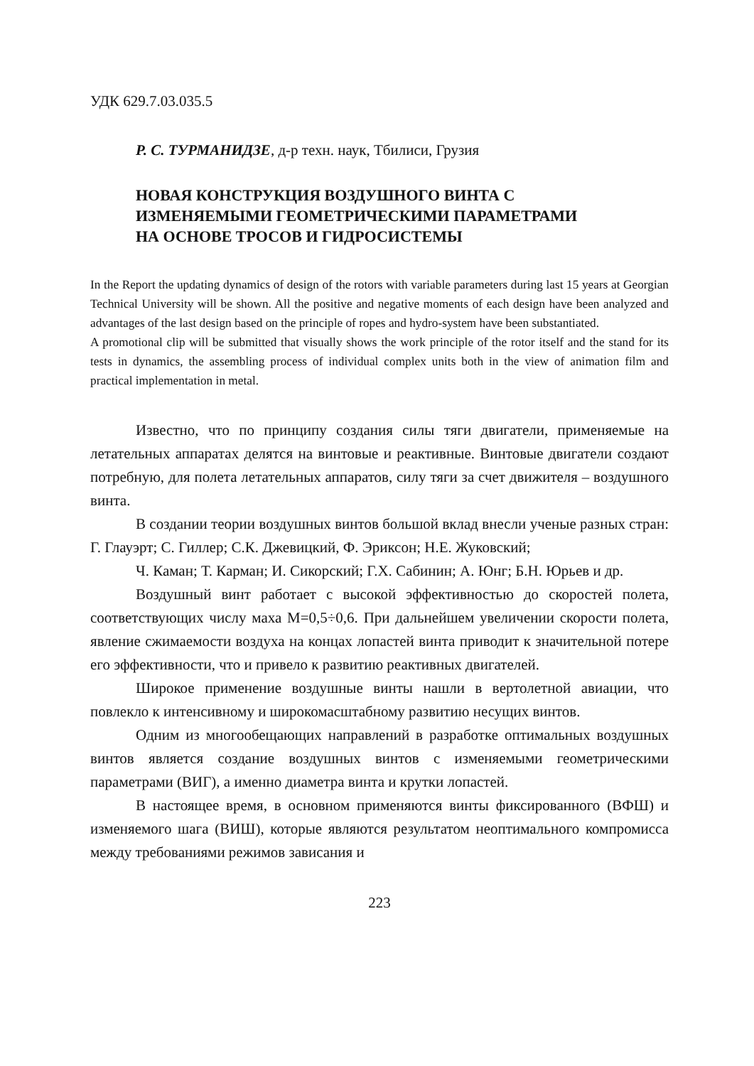УДК 629.7.03.035.5
Р. С. ТУРМАНИДЗЕ, д-р техн. наук, Тбилиси, Грузия
НОВАЯ КОНСТРУКЦИЯ ВОЗДУШНОГО ВИНТА С
ИЗМЕНЯЕМЫМИ ГЕОМЕТРИЧЕСКИМИ ПАРАМЕТРАМИ
НА ОСНОВЕ ТРОСОВ И ГИДРОСИСТЕМЫ
In the Report the updating dynamics of design of the rotors with variable parameters during last 15 years at Georgian Technical University will be shown. All the positive and negative moments of each design have been analyzed and advantages of the last design based on the principle of ropes and hydro-system have been substantiated.
A promotional clip will be submitted that visually shows the work principle of the rotor itself and the stand for its tests in dynamics, the assembling process of individual complex units both in the view of animation film and practical implementation in metal.
Известно, что по принципу создания силы тяги двигатели, применяемые на летательных аппаратах делятся на винтовые и реактивные. Винтовые двигатели создают потребную, для полета летательных аппаратов, силу тяги за счет движителя – воздушного винта.
В создании теории воздушных винтов большой вклад внесли ученые разных стран: Г. Глауэрт; С. Гиллер; С.К. Джевицкий, Ф. Эриксон; Н.Е. Жуковский;
Ч. Каман; Т. Карман; И. Сикорский; Г.Х. Сабинин; А. Юнг; Б.Н. Юрьев и др.
Воздушный винт работает с высокой эффективностью до скоростей полета, соответствующих числу маха М=0,5÷0,6. При дальнейшем увеличении скорости полета, явление сжимаемости воздуха на концах лопастей винта приводит к значительной потере его эффективности, что и привело к развитию реактивных двигателей.
Широкое применение воздушные винты нашли в вертолетной авиации, что повлекло к интенсивному и широкомасштабному развитию несущих винтов.
Одним из многообещающих направлений в разработке оптимальных воздушных винтов является создание воздушных винтов с изменяемыми геометрическими параметрами (ВИГ), а именно диаметра винта и крутки лопастей.
В настоящее время, в основном применяются винты фиксированного (ВФШ) и изменяемого шага (ВИШ), которые являются результатом неоптимального компромисса между требованиями режимов зависания и
223